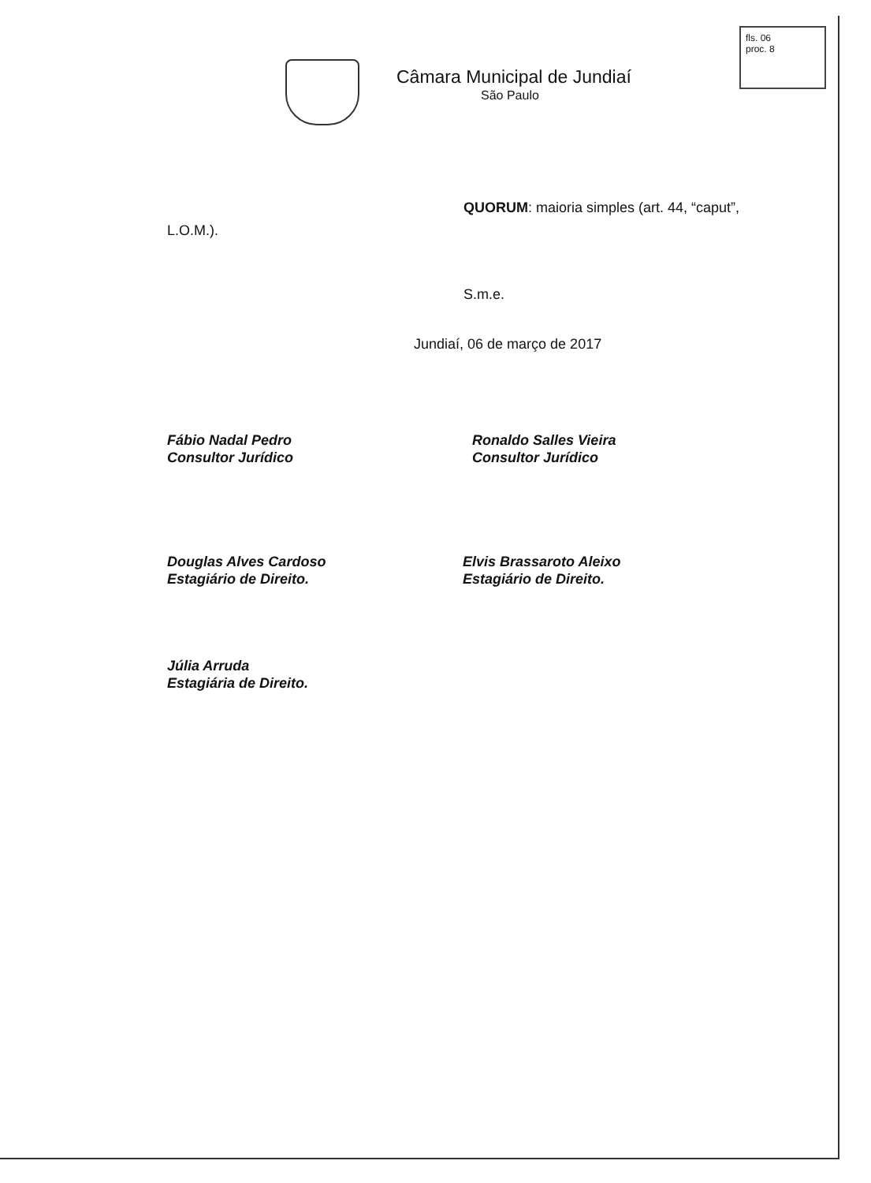Câmara Municipal de Jundiaí
São Paulo
fls. 06
proc. 8
QUORUM: maioria simples (art. 44, “caput”,
L.O.M.).
S.m.e.
Jundiaí, 06 de março de 2017
Fábio Nadal Pedro
Consultor Jurídico
Ronaldo Salles Vieira
Consultor Jurídico
Douglas Alves Cardoso
Estagiário de Direito.
Elvis Brassaroto Aleixo
Estagiário de Direito.
Júlia Arruda
Estagiária de Direito.